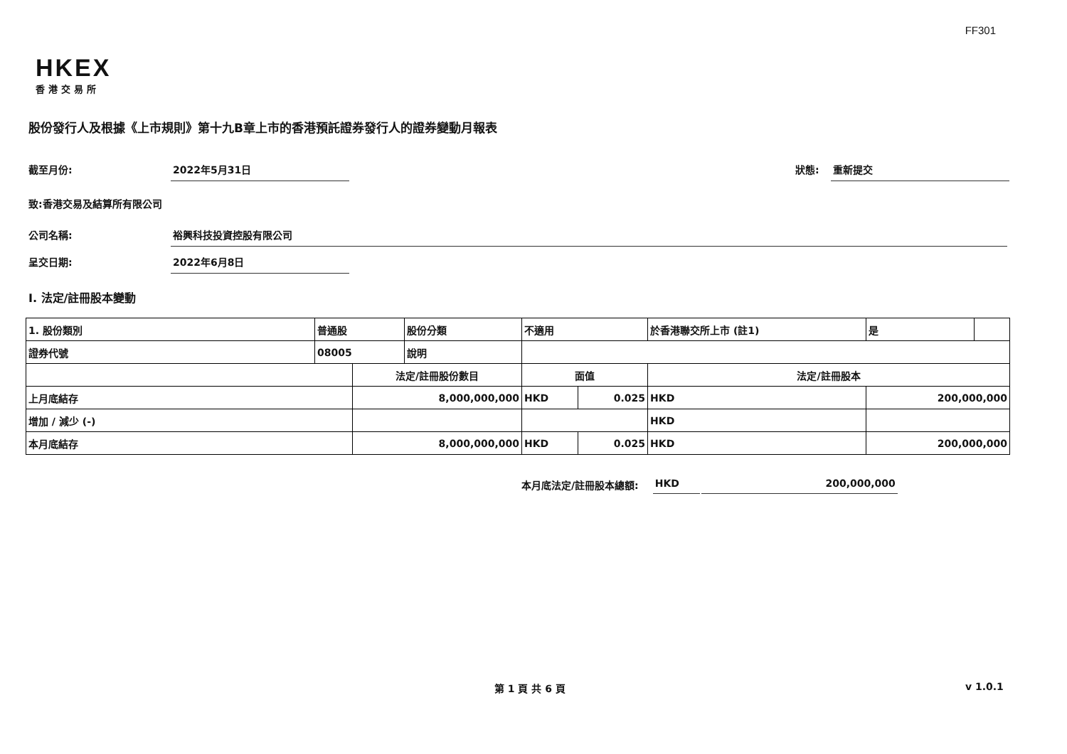FF301
HKEX
香港交易所
股份發行人及根據《上市規則》第十九B章上市的香港預託證券發行人的證券變動月報表
截至月份: 2022年5月31日 狀態: 重新提交
致:香港交易及結算所有限公司
公司名稱: 裕興科技投資控股有限公司
呈交日期: 2022年6月8日
I. 法定/註冊股本變動
| 1. 股份類別 | 普通股 | | 股份分類 | 不適用 | | 於香港聯交所上市 (註1) | 是 | |
| 證券代號 | 08005 | | 說明 | | | | | |
| | | 法定/註冊股份數目 | | 面值 | | 法定/註冊股本 | | |
| 上月底結存 | | 8,000,000,000 | | HKD | 0.025 | HKD | 200,000,000 | |
| 增加 / 減少 (-) | | | | | | HKD | | |
| 本月底結存 | | 8,000,000,000 | | HKD | 0.025 | HKD | 200,000,000 | |
本月底法定/註冊股本總額: HKD 200,000,000
第 1 頁 共 6 頁 v 1.0.1